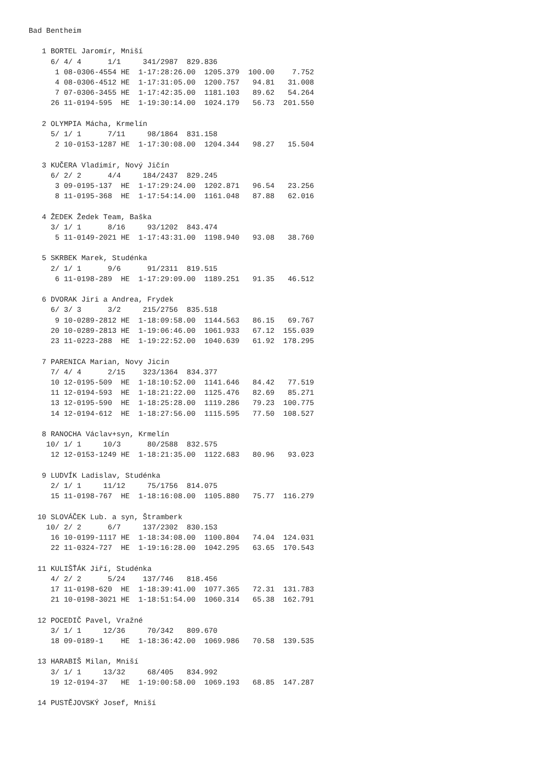Bad Bentheim

   1 BORTEL Jaromír, Mniší
     6/ 4/ 4      1/1     341/2987  829.836
      1 08-0306-4554 HE  1-17:28:26.00  1205.379  100.00    7.752
      4 08-0306-4512 HE  1-17:31:05.00  1200.757   94.81   31.008
      7 07-0306-3455 HE  1-17:42:35.00  1181.103   89.62   54.264
     26 11-0194-595  HE  1-19:30:14.00  1024.179   56.73  201.550

   2 OLYMPIA Mácha, Krmelín
     5/ 1/ 1      7/11     98/1864  831.158
      2 10-0153-1287 HE  1-17:30:08.00  1204.344   98.27   15.504

   3 KUČERA Vladimír, Nový Jičín
     6/ 2/ 2      4/4     184/2437  829.245
      3 09-0195-137  HE  1-17:29:24.00  1202.871   96.54   23.256
      8 11-0195-368  HE  1-17:54:14.00  1161.048   87.88   62.016

   4 ŽEDEK Žedek Team, Baška
     3/ 1/ 1      8/16     93/1202  843.474
      5 11-0149-2021 HE  1-17:43:31.00  1198.940   93.08   38.760

   5 SKRBEK Marek, Studénka
     2/ 1/ 1      9/6      91/2311  819.515
      6 11-0198-289  HE  1-17:29:09.00  1189.251   91.35   46.512

   6 DVORAK Jiri a Andrea, Frydek
     6/ 3/ 3      3/2     215/2756  835.518
      9 10-0289-2812 HE  1-18:09:58.00  1144.563   86.15   69.767
     20 10-0289-2813 HE  1-19:06:46.00  1061.933   67.12  155.039
     23 11-0223-288  HE  1-19:22:52.00  1040.639   61.92  178.295

   7 PARENICA Marian, Novy Jicin
     7/ 4/ 4      2/15    323/1364  834.377
     10 12-0195-509  HE  1-18:10:52.00  1141.646   84.42   77.519
     11 12-0194-593  HE  1-18:21:22.00  1125.476   82.69   85.271
     13 12-0195-590  HE  1-18:25:28.00  1119.286   79.23  100.775
     14 12-0194-612  HE  1-18:27:56.00  1115.595   77.50  108.527

   8 RANOCHA Václav+syn, Krmelín
    10/ 1/ 1     10/3      80/2588  832.575
     12 12-0153-1249 HE  1-18:21:35.00  1122.683   80.96   93.023

   9 LUDVÍK Ladislav, Studénka
     2/ 1/ 1     11/12     75/1756  814.075
     15 11-0198-767  HE  1-18:16:08.00  1105.880   75.77  116.279

  10 SLOVÁČEK Lub. a syn, Štramberk
    10/ 2/ 2      6/7     137/2302  830.153
     16 10-0199-1117 HE  1-18:34:08.00  1100.804   74.04  124.031
     22 11-0324-727  HE  1-19:16:28.00  1042.295   63.65  170.543

  11 KULIŠŤÁK Jiří, Studénka
     4/ 2/ 2      5/24    137/746   818.456
     17 11-0198-620  HE  1-18:39:41.00  1077.365   72.31  131.783
     21 10-0198-3021 HE  1-18:51:54.00  1060.314   65.38  162.791

  12 POCEDIČ Pavel, Vražné
     3/ 1/ 1     12/36     70/342   809.670
     18 09-0189-1    HE  1-18:36:42.00  1069.986   70.58  139.535

  13 HARABIŠ Milan, Mniší
     3/ 1/ 1     13/32     68/405   834.992
     19 12-0194-37   HE  1-19:00:58.00  1069.193   68.85  147.287

  14 PUSTĚJOVSKÝ Josef, Mniší